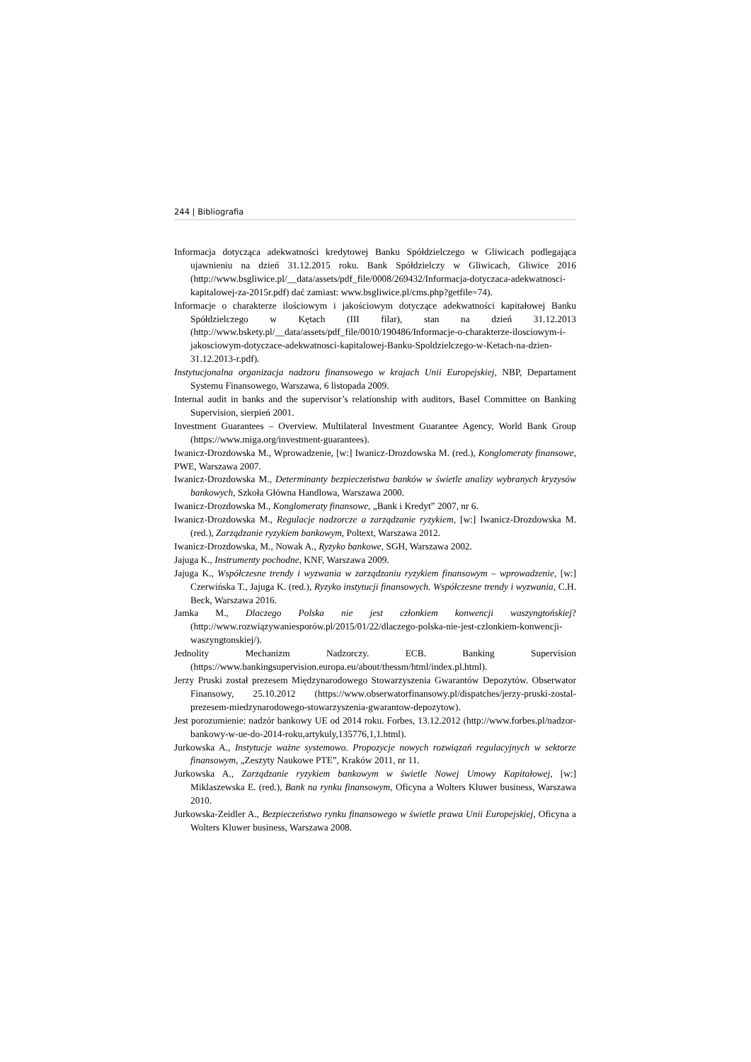244 | Bibliografia
Informacja dotycząca adekwatności kredytowej Banku Spółdzielczego w Gliwicach podlegająca ujawnieniu na dzień 31.12.2015 roku. Bank Spółdzielczy w Gliwicach, Gliwice 2016 (http://www.bsgliwice.pl/__data/assets/pdf_file/0008/269432/Informacja-dotyczaca-adekwatnosci-kapitalowej-za-2015r.pdf) dać zamiast: www.bsgliwice.pl/cms.php?getfile=74).
Informacje o charakterze ilościowym i jakościowym dotyczące adekwatności kapitałowej Banku Spółdzielczego w Kętach (III filar), stan na dzień 31.12.2013 (http://www.bskety.pl/__data/assets/pdf_file/0010/190486/Informacje-o-charakterze-ilosciowym-i-jakosciowym-dotyczace-adekwatnosci-kapitalowej-Banku-Spoldzielczego-w-Ketach-na-dzien-31.12.2013-r.pdf).
Instytucjonalna organizacja nadzoru finansowego w krajach Unii Europejskiej, NBP, Departament Systemu Finansowego, Warszawa, 6 listopada 2009.
Internal audit in banks and the supervisor’s relationship with auditors, Basel Committee on Banking Supervision, sierpień 2001.
Investment Guarantees – Overview. Multilateral Investment Guarantee Agency, World Bank Group (https://www.miga.org/investment-guarantees).
Iwanicz-Drozdowska M., Wprowadzenie, [w:] Iwanicz-Drozdowska M. (red.), Konglomeraty finansowe, PWE, Warszawa 2007.
Iwanicz-Drozdowska M., Determinanty bezpieczeństwa banków w świetle analizy wybranych kryzysów bankowych, Szkoła Główna Handlowa, Warszawa 2000.
Iwanicz-Drozdowska M., Konglomeraty finansowe, „Bank i Kredyt” 2007, nr 6.
Iwanicz-Drozdowska M., Regulacje nadzorcze a zarządzanie ryzykiem, [w:] Iwanicz-Drozdowska M. (red.), Zarządzanie ryzykiem bankowym, Poltext, Warszawa 2012.
Iwanicz-Drozdowska, M., Nowak A., Ryzyko bankowe, SGH, Warszawa 2002.
Jajuga K., Instrumenty pochodne, KNF, Warszawa 2009.
Jajuga K., Współczesne trendy i wyzwania w zarządzaniu ryzykiem finansowym – wprowadzenie, [w:] Czerwińska T., Jajuga K. (red.), Ryzyko instytucji finansowych. Współczesne trendy i wyzwania, C.H. Beck, Warszawa 2016.
Jamka M., Dlaczego Polska nie jest członkiem konwencji waszyngtońskiej? (http://www.rozwiązywaniesporów.pl/2015/01/22/dlaczego-polska-nie-jest-czlonkiem-konwencji-waszyngtonskiej/).
Jednolity Mechanizm Nadzorczy. ECB. Banking Supervision (https://www.bankingsupervision.europa.eu/about/thessm/html/index.pl.html).
Jerzy Pruski został prezesem Międzynarodowego Stowarzyszenia Gwarantów Depozytów. Obserwator Finansowy, 25.10.2012 (https://www.obserwatorfinansowy.pl/dispatches/jerzy-pruski-zostal-prezesem-miedzynarodowego-stowarzyszenia-gwarantow-depozytow).
Jest porozumienie: nadzór bankowy UE od 2014 roku. Forbes, 13.12.2012 (http://www.forbes.pl/nadzor-bankowy-w-ue-do-2014-roku,artykuly,135776,1,1.html).
Jurkowska A., Instytucje ważne systemowo. Propozycje nowych rozwiązań regulacyjnych w sektorze finansowym, „Zeszyty Naukowe PTE”, Kraków 2011, nr 11.
Jurkowska A., Zarządzanie ryzykiem bankowym w świetle Nowej Umowy Kapitałowej, [w:] Miklaszewska E. (red.), Bank na rynku finansowym, Oficyna a Wolters Kluwer business, Warszawa 2010.
Jurkowska-Zeidler A., Bezpieczeństwo rynku finansowego w świetle prawa Unii Europejskiej, Oficyna a Wolters Kluwer business, Warszawa 2008.